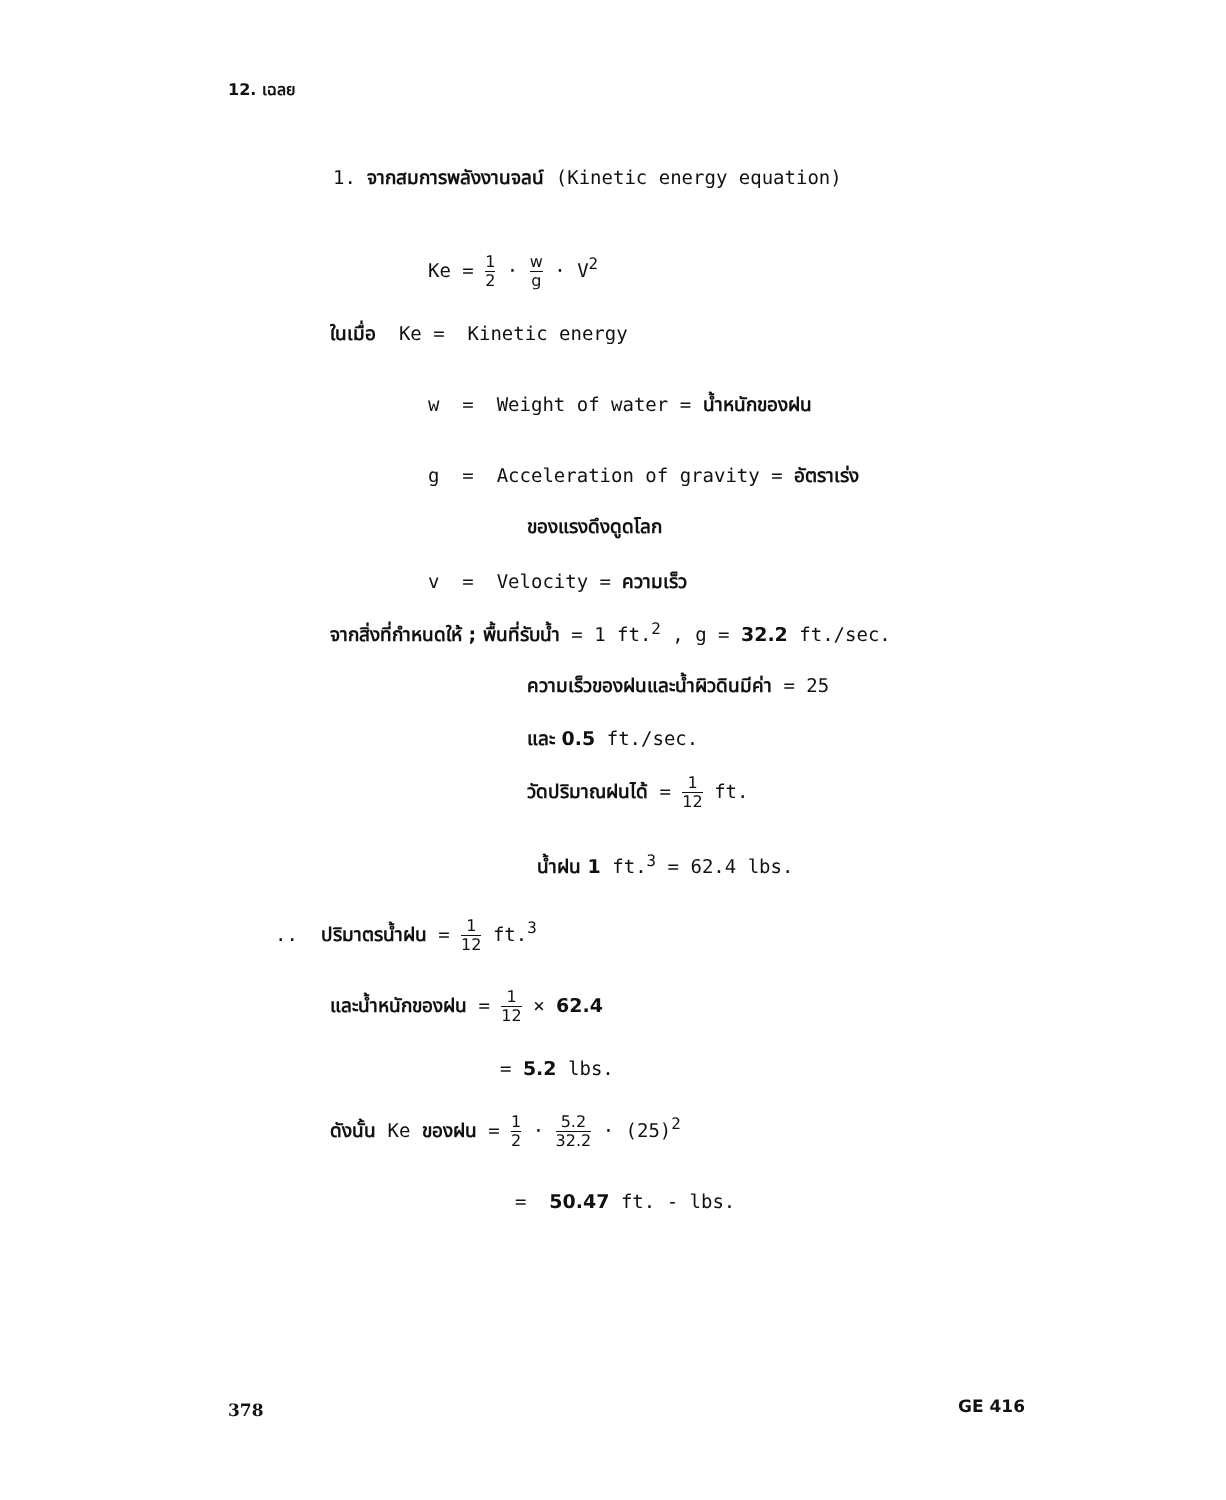12. เฉลย
1. จากสมการพลังงานจลน์ (Kinetic energy equation)
Ke = 1 2 · w g · V<sup>2</sup>
ในเมื่อ Ke = Kinetic energy
w = Weight of water = น้ำหนักของฝน
g = Acceleration of gravity = อัตราเร่ง
ของแรงดึงดูดโลก
v = Velocity = ความเร็ว
จากสิ่งที่กำหนดให้ ; พื้นที่รับน้ำ = 1 ft.<sup>2</sup> , g = 32.2 ft./sec.
ความเร็วของฝนและน้ำผิวดินมีค่า = 25
และ 0.5 ft./sec.
วัดปริมาณฝนได้ = 1 12 ft.
น้ำฝน 1 ft.<sup>3</sup> = 62.4 lbs.
.. ปริมาตรน้ำฝน = 1 12 ft.<sup>3</sup>
และน้ำหนักของฝน = 1 12 × 62.4
= 5.2 lbs.
ดังนั้น Ke ของฝน = 1 2 · 5.2 32.2 · (25)<sup>2</sup>
= 50.47 ft. - lbs.
378 GE 416